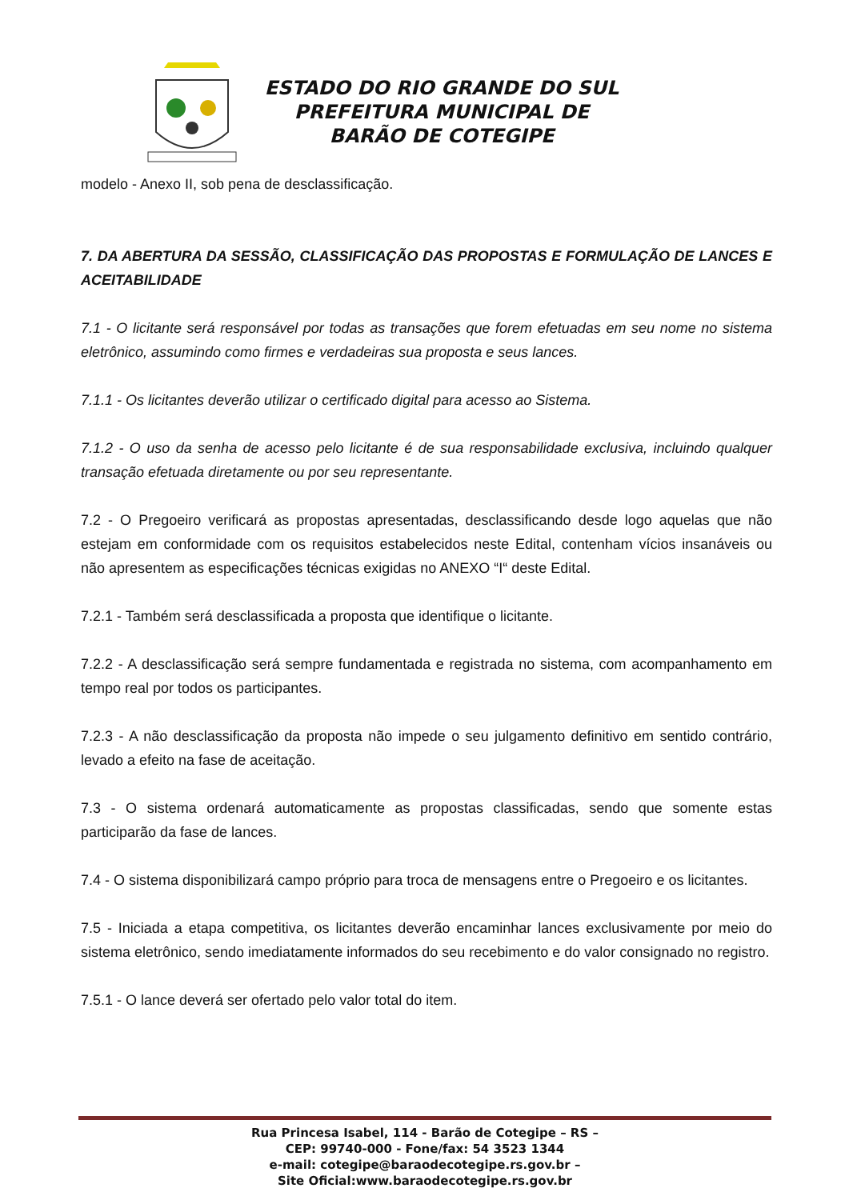ESTADO DO RIO GRANDE DO SUL
PREFEITURA MUNICIPAL DE
BARÃO DE COTEGIPE
modelo - Anexo II, sob pena de desclassificação.
7. DA ABERTURA DA SESSÃO, CLASSIFICAÇÃO DAS PROPOSTAS E FORMULAÇÃO DE LANCES E ACEITABILIDADE
7.1 - O licitante será responsável por todas as transações que forem efetuadas em seu nome no sistema eletrônico, assumindo como firmes e verdadeiras sua proposta e seus lances.
7.1.1 - Os licitantes deverão utilizar o certificado digital para acesso ao Sistema.
7.1.2 - O uso da senha de acesso pelo licitante é de sua responsabilidade exclusiva, incluindo qualquer transação efetuada diretamente ou por seu representante.
7.2 - O Pregoeiro verificará as propostas apresentadas, desclassificando desde logo aquelas que não estejam em conformidade com os requisitos estabelecidos neste Edital, contenham vícios insanáveis ou não apresentem as especificações técnicas exigidas no ANEXO “I“ deste Edital.
7.2.1 - Também será desclassificada a proposta que identifique o licitante.
7.2.2 - A desclassificação será sempre fundamentada e registrada no sistema, com acompanhamento em tempo real por todos os participantes.
7.2.3 - A não desclassificação da proposta não impede o seu julgamento definitivo em sentido contrário, levado a efeito na fase de aceitação.
7.3 - O sistema ordenará automaticamente as propostas classificadas, sendo que somente estas participarão da fase de lances.
7.4 - O sistema disponibilizará campo próprio para troca de mensagens entre o Pregoeiro e os licitantes.
7.5 - Iniciada a etapa competitiva, os licitantes deverão encaminhar lances exclusivamente por meio do sistema eletrônico, sendo imediatamente informados do seu recebimento e do valor consignado no registro.
7.5.1 - O lance deverá ser ofertado pelo valor total do item.
Rua Princesa Isabel, 114 - Barão de Cotegipe – RS –
CEP: 99740-000 - Fone/fax: 54 3523 1344
e-mail: cotegipe@baraodecotegipe.rs.gov.br –
Site Oficial:www.baraodecotegipe.rs.gov.br